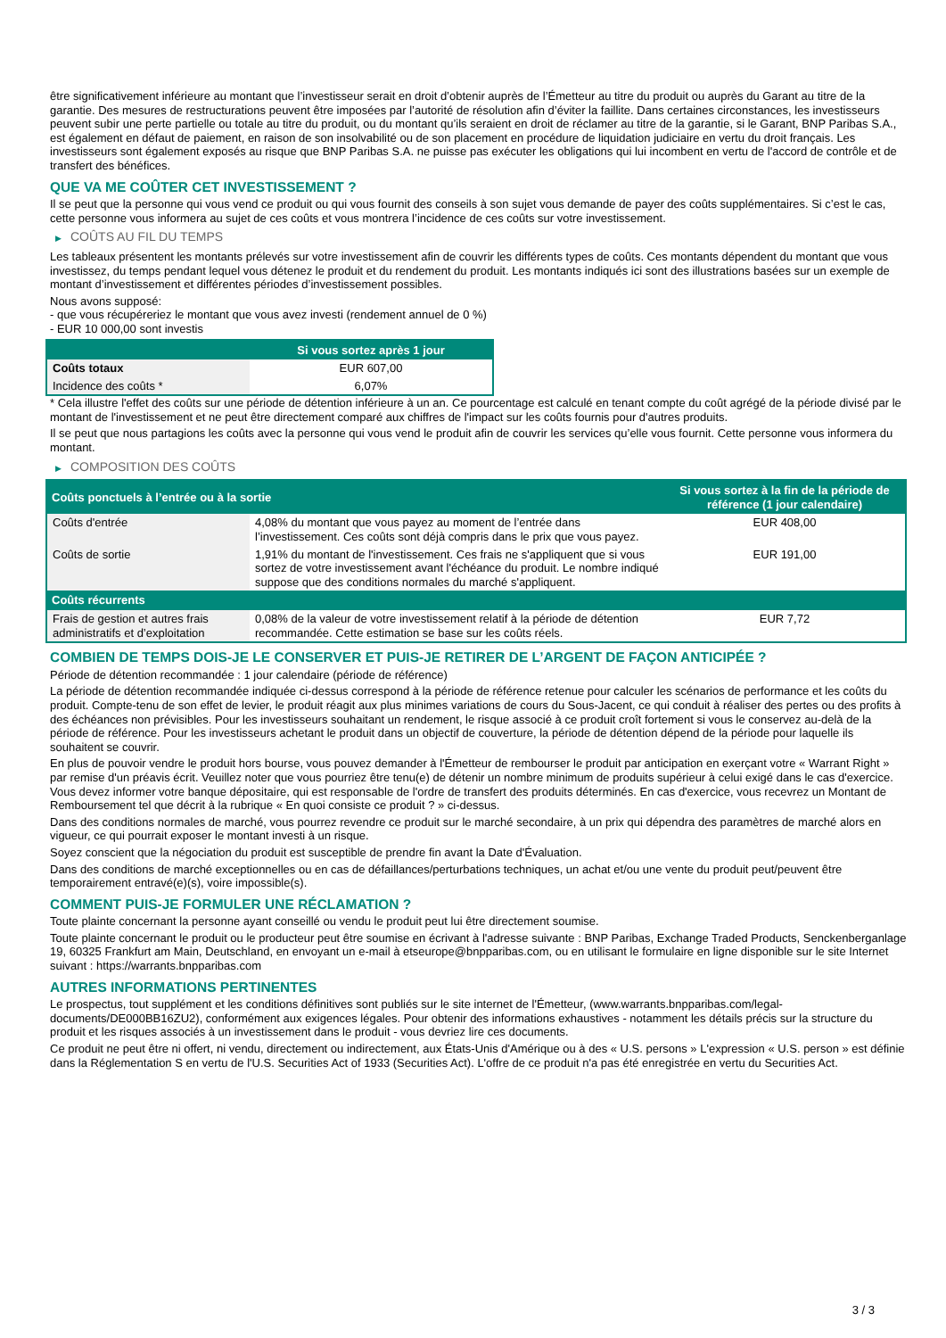être significativement inférieure au montant que l’investisseur serait en droit d’obtenir auprès de l’Émetteur au titre du produit ou auprès du Garant au titre de la garantie. Des mesures de restructurations peuvent être imposées par l’autorité de résolution afin d’éviter la faillite. Dans certaines circonstances, les investisseurs peuvent subir une perte partielle ou totale au titre du produit, ou du montant qu’ils seraient en droit de réclamer au titre de la garantie, si le Garant, BNP Paribas S.A., est également en défaut de paiement, en raison de son insolvabilité ou de son placement en procédure de liquidation judiciaire en vertu du droit français. Les investisseurs sont également exposés au risque que BNP Paribas S.A. ne puisse pas exécuter les obligations qui lui incombent en vertu de l'accord de contrôle et de transfert des bénéfices.
QUE VA ME COÛTER CET INVESTISSEMENT ?
Il se peut que la personne qui vous vend ce produit ou qui vous fournit des conseils à son sujet vous demande de payer des coûts supplémentaires. Si c’est le cas, cette personne vous informera au sujet de ces coûts et vous montrera l’incidence de ces coûts sur votre investissement.
▶ COÛTS AU FIL DU TEMPS
Les tableaux présentent les montants prélevés sur votre investissement afin de couvrir les différents types de coûts. Ces montants dépendent du montant que vous investissez, du temps pendant lequel vous détenez le produit et du rendement du produit. Les montants indiqués ici sont des illustrations basées sur un exemple de montant d’investissement et différentes périodes d’investissement possibles.
Nous avons supposé:
- que vous récupéreriez le montant que vous avez investi (rendement annuel de 0 %)
- EUR 10 000,00 sont investis
| | Si vous sortez après 1 jour |
| --- | --- |
| Coûts totaux | EUR 607,00 |
| Incidence des coûts * | 6,07% |
* Cela illustre l'effet des coûts sur une période de détention inférieure à un an. Ce pourcentage est calculé en tenant compte du coût agrégé de la période divisé par le montant de l'investissement et ne peut être directement comparé aux chiffres de l'impact sur les coûts fournis pour d'autres produits.
Il se peut que nous partagions les coûts avec la personne qui vous vend le produit afin de couvrir les services qu’elle vous fournit. Cette personne vous informera du montant.
▶ COMPOSITION DES COÛTS
| Coûts ponctuels à l’entrée ou à la sortie | | Si vous sortez à la fin de la période de référence (1 jour calendaire) |
| --- | --- | --- |
| Coûts d'entrée | 4,08% du montant que vous payez au moment de l’entrée dans l’investissement. Ces coûts sont déjà compris dans le prix que vous payez. | EUR 408,00 |
| Coûts de sortie | 1,91% du montant de l'investissement. Ces frais ne s'appliquent que si vous sortez de votre investissement avant l'échéance du produit. Le nombre indiqué suppose que des conditions normales du marché s'appliquent. | EUR 191,00 |
| Coûts récurrents | | |
| Frais de gestion et autres frais administratifs et d’exploitation | 0,08% de la valeur de votre investissement relatif à la période de détention recommandée. Cette estimation se base sur les coûts réels. | EUR 7,72 |
COMBIEN DE TEMPS DOIS-JE LE CONSERVER ET PUIS-JE RETIRER DE L’ARGENT DE FAÇON ANTICIPÉE ?
Période de détention recommandée : 1 jour calendaire (période de référence)
La période de détention recommandée indiquée ci-dessus correspond à la période de référence retenue pour calculer les scénarios de performance et les coûts du produit. Compte-tenu de son effet de levier, le produit réagit aux plus minimes variations de cours du Sous-Jacent, ce qui conduit à réaliser des pertes ou des profits à des échéances non prévisibles. Pour les investisseurs souhaitant un rendement, le risque associé à ce produit croît fortement si vous le conservez au-delà de la période de référence. Pour les investisseurs achetant le produit dans un objectif de couverture, la période de détention dépend de la période pour laquelle ils souhaitent se couvrir.
En plus de pouvoir vendre le produit hors bourse, vous pouvez demander à l'Émetteur de rembourser le produit par anticipation en exerçant votre « Warrant Right » par remise d'un préavis écrit. Veuillez noter que vous pourriez être tenu(e) de détenir un nombre minimum de produits supérieur à celui exigé dans le cas d'exercice. Vous devez informer votre banque dépositaire, qui est responsable de l'ordre de transfert des produits déterminés. En cas d'exercice, vous recevrez un Montant de Remboursement tel que décrit à la rubrique « En quoi consiste ce produit ? » ci-dessus.
Dans des conditions normales de marché, vous pourrez revendre ce produit sur le marché secondaire, à un prix qui dépendra des paramètres de marché alors en vigueur, ce qui pourrait exposer le montant investi à un risque.
Soyez conscient que la négociation du produit est susceptible de prendre fin avant la Date d'Évaluation.
Dans des conditions de marché exceptionnelles ou en cas de défaillances/perturbations techniques, un achat et/ou une vente du produit peut/peuvent être temporairement entravé(e)(s), voire impossible(s).
COMMENT PUIS-JE FORMULER UNE RÉCLAMATION ?
Toute plainte concernant la personne ayant conseillé ou vendu le produit peut lui être directement soumise.
Toute plainte concernant le produit ou le producteur peut être soumise en écrivant à l'adresse suivante : BNP Paribas, Exchange Traded Products, Senckenberganlage 19, 60325 Frankfurt am Main, Deutschland, en envoyant un e-mail à etseurope@bnpparibas.com, ou en utilisant le formulaire en ligne disponible sur le site Internet suivant : https://warrants.bnpparibas.com
AUTRES INFORMATIONS PERTINENTES
Le prospectus, tout supplément et les conditions définitives sont publiés sur le site internet de l'Émetteur, (www.warrants.bnpparibas.com/legal-documents/DE000BB16ZU2), conformément aux exigences légales. Pour obtenir des informations exhaustives - notamment les détails précis sur la structure du produit et les risques associés à un investissement dans le produit - vous devriez lire ces documents.
Ce produit ne peut être ni offert, ni vendu, directement ou indirectement, aux États-Unis d'Amérique ou à des « U.S. persons » L'expression « U.S. person » est définie dans la Réglementation S en vertu de l'U.S. Securities Act of 1933 (Securities Act). L'offre de ce produit n'a pas été enregistrée en vertu du Securities Act.
3 / 3